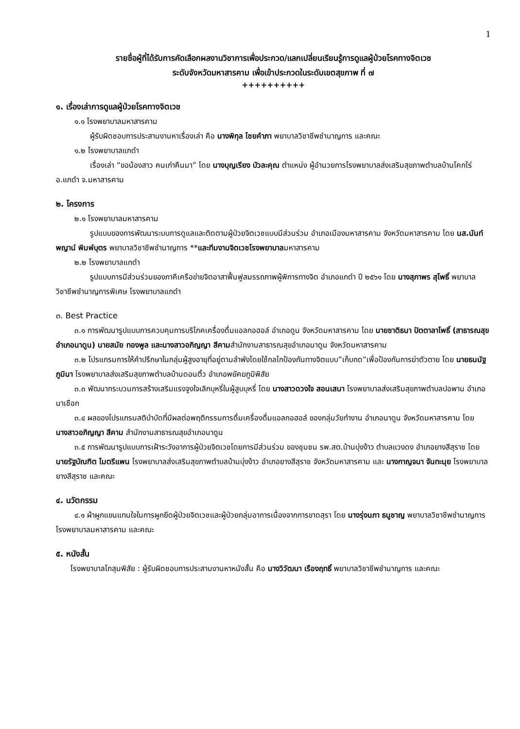1
รายชื่อผู้ที่ได้รับการคัดเลือกผลงานวิชาการเพื่อประกวด/แลกเปลี่ยนเรียนรู้การดูแลผู้ป่วยโรคทางจิตเวช
ระดับจังหวัดมหาสารคาม เพื่อเข้าประกวดในระดับเขตสุขภาพ ที่ ๗
++++++++++
๑. เรื่องเล่าการดูแลผู้ป่วยโรคทางจิตเวช
๑.๑ โรงพยาบาลมหาสารคาม
ผู้รับผิดชอบการประสานงานหาเรื่องเล่า คือ นางพิกุล ไชยคำภา พยาบาลวิชาชีพชำนาญการ และคณะ
๑.๒ โรงพยาบาลแกดำ
เรื่องเล่า “ขอน้องสาว คนเก่าคืนมา” โดย นางบุญเรียง บัวละคุณ ตำแหน่ง ผู้อำนวยการโรงพยาบาลส่งเสริมสุขภาพตำบลบ้านโคกไร่ อ.แกดำ จ.มหาสารคาม
๒. โครงการ
๒.๑ โรงพยาบาลมหาสารคาม
รูปแบบของการพัฒนาระบบการดูแลและติดตามผู้ป่วยจิตเวชแบบมีส่วนร่วม อำเภอเมืองมหาสารคาม จังหวัดมหาสารคาม โดย นส.นันท์พญาน์ พิมพ์บุตร พยาบาลวิชาชีพชำนาญการ **และทีมงานจิตเวชโรงพยาบาลมหาสารคาม
๒.๒ โรงพยาบาลแกดำ
รูปแบบการมีส่วนร่วมของภาคีเครือข่ายจิตอาสาฟื้นฟูสมรรถภาพผู้พิการทางจิต อำเภอแกดำ ปี ๒๕๖๑ โดย นางสุภาพร สุโพธิ์ พยาบาลวิชาชีพชำนาญการพิเศษ โรงพยาบาลแกดำ
๓. Best Practice
๓.๑ การพัฒนารูปแบบการควบคุมการบริโภคเครื่องดื่มแอลกอฮอล์ อำเภอดูน จังหวัดมหาสารคาม โดย นายชาติธนา ปัตตาลาโพธิ์ (สาธารณสุขอำเภอนาดูน) นายสมัย ทองพูล และนางสาวอภิญญา สีคามสำนักงานสาธารณสุขอำเภอนาดูน จังหวัดมหาสารคาม
๓.๒ โปรแกรมการให้คำปรึกษาในกลุ่มผู้สูงอายุที่อยู่ตามลำพังโดยใช้กลไกป้องกันทางจิตแบบ”เก็บกด”เพื่อป้องกันการฆ่าตัวตาย โดย นายธนนัฐ ภูมินา โรงพยาบาลส่งเสริมสุขภาพตำบลบ้านดอนติ้ว อำเภอพยัคฆภูมิพิสัย
๓.๓ พัฒนากระบวนการสร้างเสริมแรงจูงใจเลิกบุหรี่ในผู้สูบบุหรี่ โดย นางสาวดวงใจ สอนเสนา โรงพยาบาลส่งเสริมสุขภาพตำบลปอพาน อำเภอนาเชือก
๓.๔ ผลของโปรแกรมสติบำบัดที่มีผลต่อพฤติกรรมการดื่มเครื่องดื่มแอลกอฮอล์ ของกลุ่มวัยทำงาน อำเภอนาดูน จังหวัดมหาสารคาม โดย นางสาวอภิญญา สีคาม สำนักงานสาธารณสุขอำเภอนาดูน
๓.๕ การพัฒนารูปแบบการเฝ้าระวังอาการผู้ป่วยจิตเวชโดยการมีส่วนร่วม ของชุมชน รพ.สต.บ้านบุ่งง้าว ตำบลแวงดง อำเภอยางสีสุราช โดย นายรัฐบัณฑิต ไมตรีแพน โรงพยาบาลส่งเสริมสุขภาพตำบลบ้านบุ่งง้าว อำเภอยางสีสุราช จังหวัดมหาสารคาม และ นางกาญจนา จันทะนุย โรงพยาบาลยางสีสุราช และคณะ
๔. นวัตกรรม
๔.๑ ผ้าผูกแขนแทนใจในการผูกยึดผู้ป่วยจิตเวชและผู้ป่วยกลุ่มอาการเนื่องจากการขาดสุรา โดย นางรุ่งนภา ธนูชาญ พยาบาลวิชาชีพชำนาญการ โรงพยาบาลมหาสารคาม และคณะ
๕. หนังสั้น
โรงพยาบาลโกสุมพิสัย : ผู้รับผิดชอบการประสานงานหาหนังสั้น คือ นางวิวัฒนา เรืองฤทธิ์ พยาบาลวิชาชีพชำนาญการ และคณะ